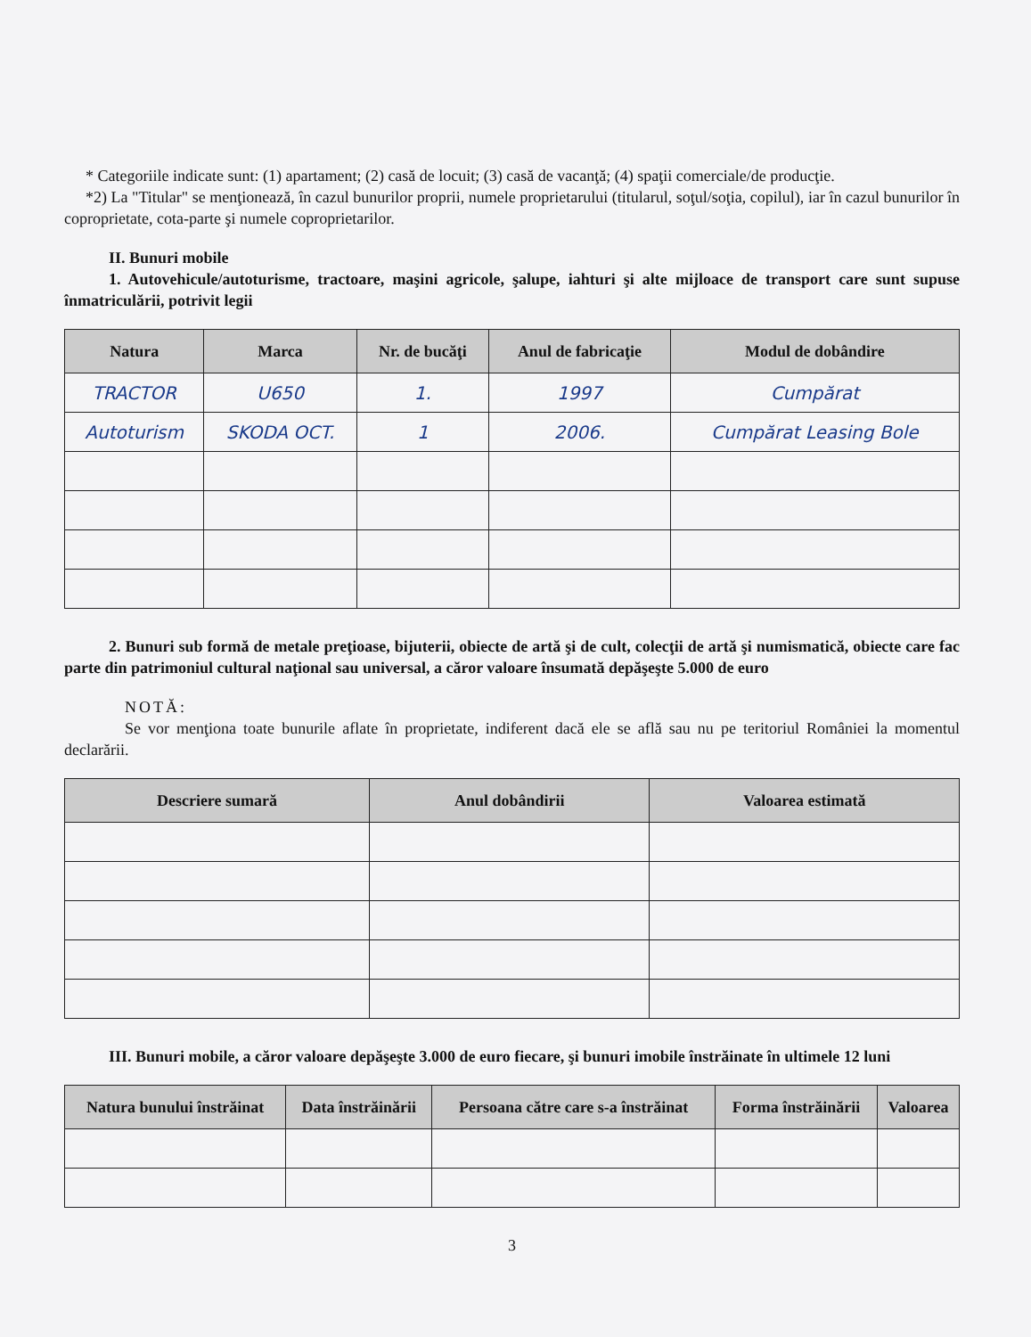* Categoriile indicate sunt: (1) apartament; (2) casă de locuit; (3) casă de vacanţă; (4) spaţii comerciale/de producţie.
*2) La "Titular" se menţionează, în cazul bunurilor proprii, numele proprietarului (titularul, soţul/soţia, copilul), iar în cazul bunurilor în coproprietate, cota-parte şi numele coproprietarilor.
II. Bunuri mobile
1. Autovehicule/autoturisme, tractoare, maşini agricole, şalupe, iahturi şi alte mijloace de transport care sunt supuse înmatriculării, potrivit legii
| Natura | Marca | Nr. de bucăţi | Anul de fabricaţie | Modul de dobândire |
| --- | --- | --- | --- | --- |
| TRACTOR | U650 | 1. | 1997 | Cumpărat |
| Autoturism | SKODA OCT. | 1 | 2006. | Cumpărat Leasing Bole |
2. Bunuri sub formă de metale preţioase, bijuterii, obiecte de artă şi de cult, colecţii de artă şi numismatică, obiecte care fac parte din patrimoniul cultural naţional sau universal, a căror valoare însumată depăşeşte 5.000 de euro
NOTĂ:
Se vor menţiona toate bunurile aflate în proprietate, indiferent dacă ele se află sau nu pe teritoriul României la momentul declarării.
| Descriere sumară | Anul dobândirii | Valoarea estimată |
| --- | --- | --- |
III. Bunuri mobile, a căror valoare depăşeşte 3.000 de euro fiecare, şi bunuri imobile înstrăinate în ultimele 12 luni
| Natura bunului înstrăinat | Data înstrăinării | Persoana către care s-a înstrăinat | Forma înstrăinării | Valoarea |
| --- | --- | --- | --- | --- |
3